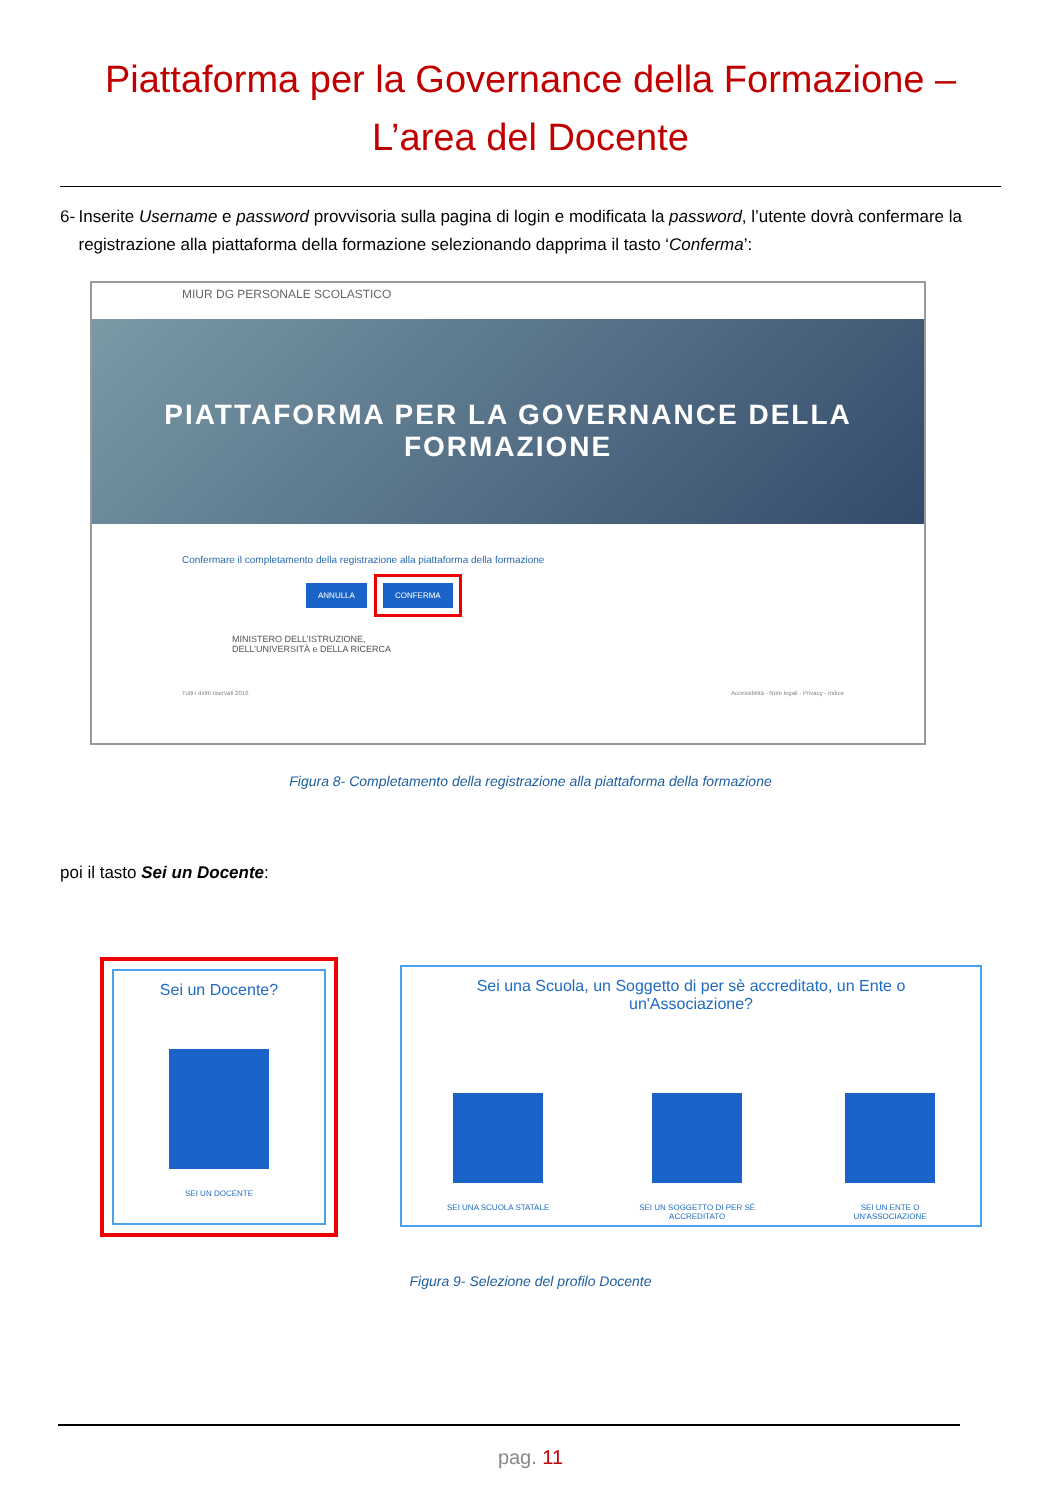Piattaforma per la Governance della Formazione –
L’area del Docente
6- Inserite Username e password provvisoria sulla pagina di login e modificata la password, l’utente dovrà confermare la registrazione alla piattaforma della formazione selezionando dapprima il tasto ‘Conferma’:
MIUR DG PERSONALE SCOLASTICO
PIATTAFORMA PER LA GOVERNANCE DELLA
FORMAZIONE
Confermare il completamento della registrazione alla piattaforma della formazione
ANNULLA CONFERMA
MINISTERO DELL’ISTRUZIONE,
DELL’UNIVERSITÀ e DELLA RICERCA
Tutti i diritti riservati 2016 Accessibilità - Note legali - Privacy - Indice
Figura 8- Completamento della registrazione alla piattaforma della formazione
poi il tasto Sei un Docente:
Sei un Docente?
SEI UN DOCENTE
Sei una Scuola, un Soggetto di per sè accreditato, un Ente o
un'Associazione?
SEI UNA SCUOLA STATALE SEI UN SOGGETTO DI PER SÈ
ACCREDITATO
SEI UN ENTE O
UN'ASSOCIAZIONE
Figura 9- Selezione del profilo Docente
pag. 11